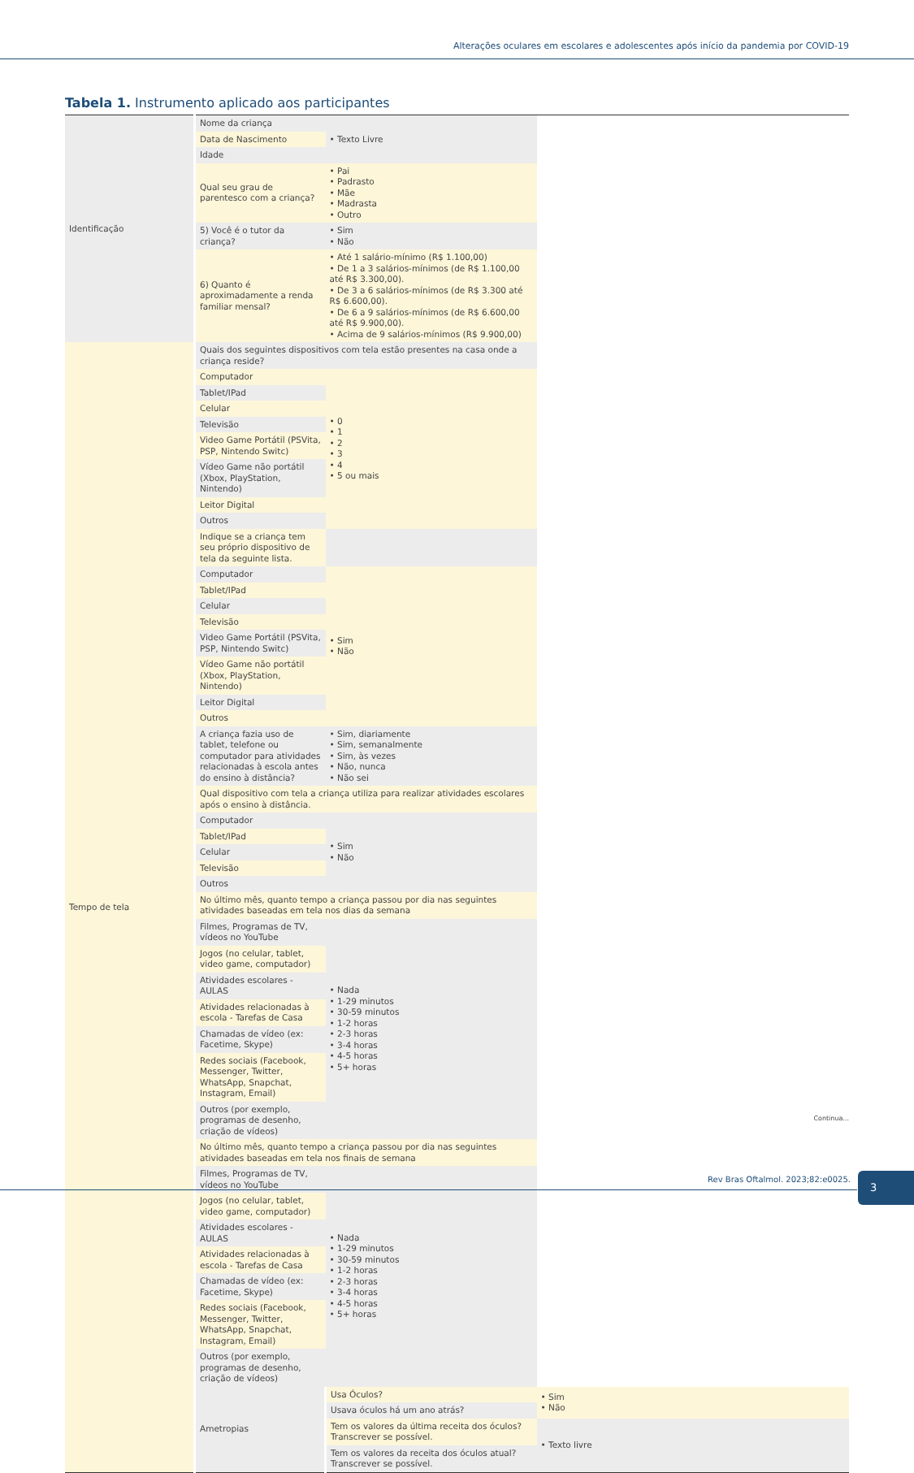Alterações oculares em escolares e adolescentes após início da pandemia por COVID-19
Tabela 1. Instrumento aplicado aos participantes
| Identificação | Nome da criança | • Texto Livre | |
| | Data de Nascimento | | |
| | Idade | | |
| | Qual seu grau de parentesco com a criança? | • Pai • Padrasto • Mãe • Madrasta • Outro | |
| | 5) Você é o tutor da criança? | • Sim • Não | |
| | 6) Quanto é aproximadamente a renda familiar mensal? | • Até 1 salário-mínimo (R$ 1.100,00) • De 1 a 3 salários-mínimos (de R$ 1.100,00 até R$ 3.300,00). • De 3 a 6 salários-mínimos (de R$ 3.300 até R$ 6.600,00). • De 6 a 9 salários-mínimos (de R$ 6.600,00 até R$ 9.900,00). • Acima de 9 salários-mínimos (R$ 9.900,00) | |
| Tempo de tela | Quais dos seguintes dispositivos com tela estão presentes na casa onde a criança reside? | | |
| | Computador | • 0 • 1 • 2 • 3 • 4 • 5 ou mais | |
| | Tablet/IPad | | |
| | Celular | | |
| | Televisão | | |
| | Video Game Portátil (PSVita, PSP, Nintendo Switc) | | |
| | Vídeo Game não portátil (Xbox, PlayStation, Nintendo) | | |
| | Leitor Digital | | |
| | Outros | | |
| | Indique se a criança tem seu próprio dispositivo de tela da seguinte lista. | | |
| | Computador | • Sim • Não | |
| | Tablet/IPad | | |
| | Celular | | |
| | Televisão | | |
| | Video Game Portátil (PSVita, PSP, Nintendo Switc) | | |
| | Vídeo Game não portátil (Xbox, PlayStation, Nintendo) | | |
| | Leitor Digital | | |
| | Outros | | |
| | A criança fazia uso de tablet, telefone ou computador para atividades relacionadas à escola antes do ensino à distância? | • Sim, diariamente • Sim, semanalmente • Sim, às vezes • Não, nunca • Não sei | |
| | Qual dispositivo com tela a criança utiliza para realizar atividades escolares após o ensino à distância. | | |
| | Computador | • Sim • Não | |
| | Tablet/IPad | | |
| | Celular | | |
| | Televisão | | |
| | Outros | | |
| | No último mês, quanto tempo a criança passou por dia nas seguintes atividades baseadas em tela nos dias da semana | | |
| | Filmes, Programas de TV, vídeos no YouTube | • Nada • 1-29 minutos • 30-59 minutos • 1-2 horas • 2-3 horas • 3-4 horas • 4-5 horas • 5+ horas | |
| | Jogos (no celular, tablet, video game, computador) | | |
| | Atividades escolares - AULAS | | |
| | Atividades relacionadas à escola - Tarefas de Casa | | |
| | Chamadas de vídeo (ex: Facetime, Skype) | | |
| | Redes sociais (Facebook, Messenger, Twitter, WhatsApp, Snapchat, Instagram, Email) | | |
| | Outros (por exemplo, programas de desenho, criação de vídeos) | | |
| | No último mês, quanto tempo a criança passou por dia nas seguintes atividades baseadas em tela nos finais de semana | | |
| | Filmes, Programas de TV, vídeos no YouTube | • Nada • 1-29 minutos • 30-59 minutos • 1-2 horas • 2-3 horas • 3-4 horas • 4-5 horas • 5+ horas | |
| | Jogos (no celular, tablet, video game, computador) | | |
| | Atividades escolares - AULAS | | |
| | Atividades relacionadas à escola - Tarefas de Casa | | |
| | Chamadas de vídeo (ex: Facetime, Skype) | | |
| | Redes sociais (Facebook, Messenger, Twitter, WhatsApp, Snapchat, Instagram, Email) | | |
| | Outros (por exemplo, programas de desenho, criação de vídeos) | | |
| | Ametropias | Usa Óculos? | • Sim • Não |
| | | Usava óculos há um ano atrás? | |
| | | Tem os valores da última receita dos óculos? Transcrever se possível. | • Texto livre |
| | | Tem os valores da receita dos óculos atual? Transcrever se possível. | |
Continua...
Rev Bras Oftalmol. 2023;82:e0025.
3